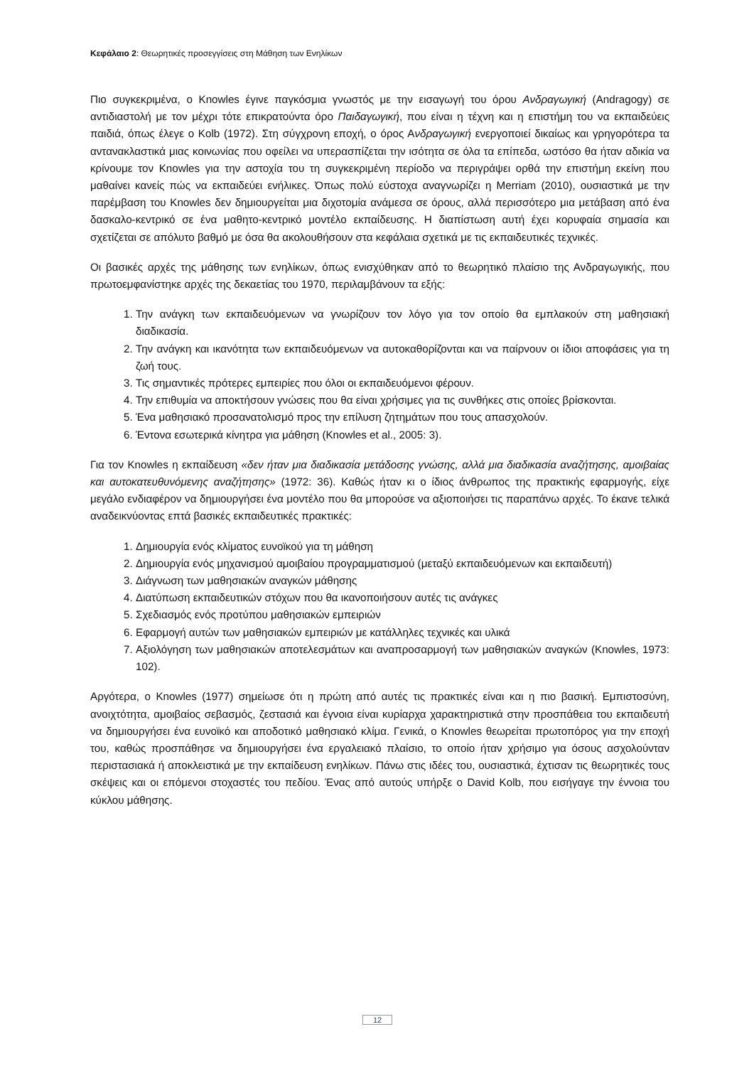Κεφάλαιο 2: Θεωρητικές προσεγγίσεις στη Μάθηση των Ενηλίκων
Πιο συγκεκριμένα, ο Knowles έγινε παγκόσμια γνωστός με την εισαγωγή του όρου Ανδραγωγική (Andragogy) σε αντιδιαστολή με τον μέχρι τότε επικρατούντα όρο Παιδαγωγική, που είναι η τέχνη και η επιστήμη του να εκπαιδεύεις παιδιά, όπως έλεγε ο Kolb (1972). Στη σύγχρονη εποχή, ο όρος Ανδραγωγική ενεργοποιεί δικαίως και γρηγορότερα τα αντανακλαστικά μιας κοινωνίας που οφείλει να υπερασπίζεται την ισότητα σε όλα τα επίπεδα, ωστόσο θα ήταν αδικία να κρίνουμε τον Knowles για την αστοχία του τη συγκεκριμένη περίοδο να περιγράψει ορθά την επιστήμη εκείνη που μαθαίνει κανείς πώς να εκπαιδεύει ενήλικες. Όπως πολύ εύστοχα αναγνωρίζει η Merriam (2010), ουσιαστικά με την παρέμβαση του Knowles δεν δημιουργείται μια διχοτομία ανάμεσα σε όρους, αλλά περισσότερο μια μετάβαση από ένα δασκαλο-κεντρικό σε ένα μαθητο-κεντρικό μοντέλο εκπαίδευσης. Η διαπίστωση αυτή έχει κορυφαία σημασία και σχετίζεται σε απόλυτο βαθμό με όσα θα ακολουθήσουν στα κεφάλαια σχετικά με τις εκπαιδευτικές τεχνικές.
Οι βασικές αρχές της μάθησης των ενηλίκων, όπως ενισχύθηκαν από το θεωρητικό πλαίσιο της Ανδραγωγικής, που πρωτοεμφανίστηκε αρχές της δεκαετίας του 1970, περιλαμβάνουν τα εξής:
1. Την ανάγκη των εκπαιδευόμενων να γνωρίζουν τον λόγο για τον οποίο θα εμπλακούν στη μαθησιακή διαδικασία.
2. Την ανάγκη και ικανότητα των εκπαιδευόμενων να αυτοκαθορίζονται και να παίρνουν οι ίδιοι αποφάσεις για τη ζωή τους.
3. Τις σημαντικές πρότερες εμπειρίες που όλοι οι εκπαιδευόμενοι φέρουν.
4. Την επιθυμία να αποκτήσουν γνώσεις που θα είναι χρήσιμες για τις συνθήκες στις οποίες βρίσκονται.
5. Ένα μαθησιακό προσανατολισμό προς την επίλυση ζητημάτων που τους απασχολούν.
6. Έντονα εσωτερικά κίνητρα για μάθηση (Knowles et al., 2005: 3).
Για τον Knowles η εκπαίδευση «δεν ήταν μια διαδικασία μετάδοσης γνώσης, αλλά μια διαδικασία αναζήτησης, αμοιβαίας και αυτοκατευθυνόμενης αναζήτησης» (1972: 36). Καθώς ήταν κι ο ίδιος άνθρωπος της πρακτικής εφαρμογής, είχε μεγάλο ενδιαφέρον να δημιουργήσει ένα μοντέλο που θα μπορούσε να αξιοποιήσει τις παραπάνω αρχές. Το έκανε τελικά αναδεικνύοντας επτά βασικές εκπαιδευτικές πρακτικές:
1. Δημιουργία ενός κλίματος ευνοϊκού για τη μάθηση
2. Δημιουργία ενός μηχανισμού αμοιβαίου προγραμματισμού (μεταξύ εκπαιδευόμενων και εκπαιδευτή)
3. Διάγνωση των μαθησιακών αναγκών μάθησης
4. Διατύπωση εκπαιδευτικών στόχων που θα ικανοποιήσουν αυτές τις ανάγκες
5. Σχεδιασμός ενός προτύπου μαθησιακών εμπειριών
6. Εφαρμογή αυτών των μαθησιακών εμπειριών με κατάλληλες τεχνικές και υλικά
7. Αξιολόγηση των μαθησιακών αποτελεσμάτων και αναπροσαρμογή των μαθησιακών αναγκών (Knowles, 1973: 102).
Αργότερα, ο Knowles (1977) σημείωσε ότι η πρώτη από αυτές τις πρακτικές είναι και η πιο βασική. Εμπιστοσύνη, ανοιχτότητα, αμοιβαίος σεβασμός, ζεστασιά και έγνοια είναι κυρίαρχα χαρακτηριστικά στην προσπάθεια του εκπαιδευτή να δημιουργήσει ένα ευνοϊκό και αποδοτικό μαθησιακό κλίμα. Γενικά, ο Knowles θεωρείται πρωτοπόρος για την εποχή του, καθώς προσπάθησε να δημιουργήσει ένα εργαλειακό πλαίσιο, το οποίο ήταν χρήσιμο για όσους ασχολούνταν περιστασιακά ή αποκλειστικά με την εκπαίδευση ενηλίκων. Πάνω στις ιδέες του, ουσιαστικά, έχτισαν τις θεωρητικές τους σκέψεις και οι επόμενοι στοχαστές του πεδίου. Ένας από αυτούς υπήρξε ο David Kolb, που εισήγαγε την έννοια του κύκλου μάθησης.
12